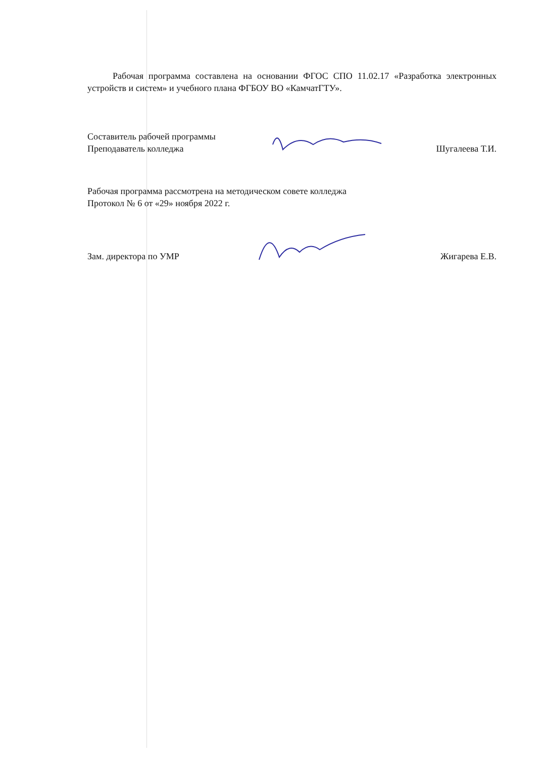Рабочая программа составлена на основании ФГОС СПО 11.02.17 «Разработка электронных устройств и систем» и учебного плана ФГБОУ ВО «КамчатГТУ».
Составитель рабочей программы
Преподаватель колледжа
Шугалеева Т.И.
Рабочая программа рассмотрена на методическом совете колледжа
Протокол № 6 от «29» ноября 2022 г.
Зам. директора по УМР
Жигарева Е.В.